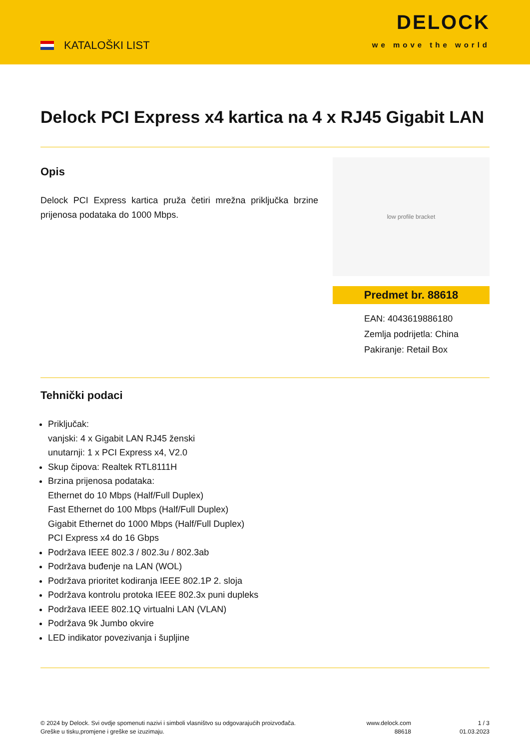KATALOŠKI LIST
DELOCK
we move the world
Delock PCI Express x4 kartica na 4 x RJ45 Gigabit LAN
Opis
Delock PCI Express kartica pruža četiri mrežna priključka brzine prijenosa podataka do 1000 Mbps.
low profile bracket
Predmet br. 88618
EAN: 4043619886180
Zemlja podrijetla: China
Pakiranje: Retail Box
Tehnički podaci
Priključak:
vanjski: 4 x Gigabit LAN RJ45 ženski
unutarnji: 1 x PCI Express x4, V2.0
Skup čipova: Realtek RTL8111H
Brzina prijenosa podataka:
Ethernet do 10 Mbps (Half/Full Duplex)
Fast Ethernet do 100 Mbps (Half/Full Duplex)
Gigabit Ethernet do 1000 Mbps (Half/Full Duplex)
PCI Express x4 do 16 Gbps
Podržava IEEE 802.3 / 802.3u / 802.3ab
Podržava buđenje na LAN (WOL)
Podržava prioritet kodiranja IEEE 802.1P 2. sloja
Podržava kontrolu protoka IEEE 802.3x puni dupleks
Podržava IEEE 802.1Q virtualni LAN (VLAN)
Podržava 9k Jumbo okvire
LED indikator povezivanja i šupljine
© 2024 by Delock. Svi ovdje spomenuti nazivi i simboli vlasništvo su odgovarajućih proizvođača.
Greške u tisku,promjene i greške se izuzimaju.
www.delock.com
88618
1 / 3
01.03.2023